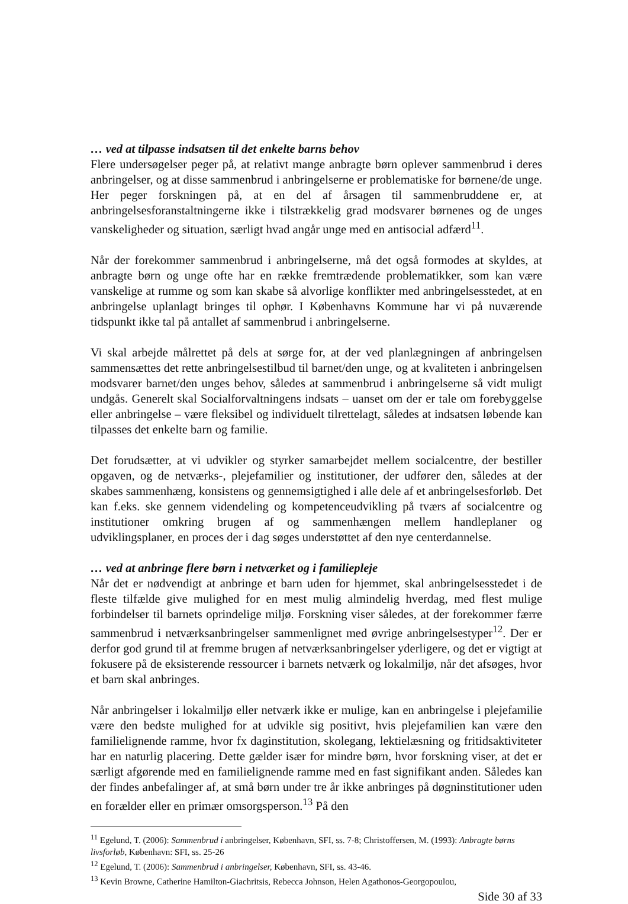… ved at tilpasse indsatsen til det enkelte barns behov
Flere undersøgelser peger på, at relativt mange anbragte børn oplever sammenbrud i deres anbringelser, og at disse sammenbrud i anbringelserne er problematiske for børnene/de unge. Her peger forskningen på, at en del af årsagen til sammenbruddene er, at anbringelsesforanstaltningerne ikke i tilstrækkelig grad modsvarer børnenes og de unges vanskeligheder og situation, særligt hvad angår unge med en antisocial adfærd<sup>11</sup>.
Når der forekommer sammenbrud i anbringelserne, må det også formodes at skyldes, at anbragte børn og unge ofte har en række fremtrædende problematikker, som kan være vanskelige at rumme og som kan skabe så alvorlige konflikter med anbringelsesstedet, at en anbringelse uplanlagt bringes til ophør. I Københavns Kommune har vi på nuværende tidspunkt ikke tal på antallet af sammenbrud i anbringelserne.
Vi skal arbejde målrettet på dels at sørge for, at der ved planlægningen af anbringelsen sammensættes det rette anbringelsestilbud til barnet/den unge, og at kvaliteten i anbringelsen modsvarer barnet/den unges behov, således at sammenbrud i anbringelserne så vidt muligt undgås. Generelt skal Socialforvaltningens indsats – uanset om der er tale om forebyggelse eller anbringelse – være fleksibel og individuelt tilrettelagt, således at indsatsen løbende kan tilpasses det enkelte barn og familie.
Det forudsætter, at vi udvikler og styrker samarbejdet mellem socialcentre, der bestiller opgaven, og de netværks-, plejefamilier og institutioner, der udfører den, således at der skabes sammenhæng, konsistens og gennemsigtighed i alle dele af et anbringelsesforløb. Det kan f.eks. ske gennem videndeling og kompetenceudvikling på tværs af socialcentre og institutioner omkring brugen af og sammenhængen mellem handleplaner og udviklingsplaner, en proces der i dag søges understøttet af den nye centerdannelse.
… ved at anbringe flere børn i netværket og i familiepleje
Når det er nødvendigt at anbringe et barn uden for hjemmet, skal anbringelsesstedet i de fleste tilfælde give mulighed for en mest mulig almindelig hverdag, med flest mulige forbindelser til barnets oprindelige miljø. Forskning viser således, at der forekommer færre sammenbrud i netværksanbringelser sammenlignet med øvrige anbringelsestyper<sup>12</sup>. Der er derfor god grund til at fremme brugen af netværksanbringelser yderligere, og det er vigtigt at fokusere på de eksisterende ressourcer i barnets netværk og lokalmiljø, når det afsøges, hvor et barn skal anbringes.
Når anbringelser i lokalmiljø eller netværk ikke er mulige, kan en anbringelse i plejefamilie være den bedste mulighed for at udvikle sig positivt, hvis plejefamilien kan være den familielignende ramme, hvor fx daginstitution, skolegang, lektielæsning og fritidsaktiviteter har en naturlig placering. Dette gælder især for mindre børn, hvor forskning viser, at det er særligt afgørende med en familielignende ramme med en fast signifikant anden. Således kan der findes anbefalinger af, at små børn under tre år ikke anbringes på døgninstitutioner uden en forælder eller en primær omsorgsperson.<sup>13</sup> På den
<sup>11</sup> Egelund, T. (2006): Sammenbrud i anbringelser, København, SFI, ss. 7-8; Christoffersen, M. (1993): Anbragte børns livsforløb, København: SFI, ss. 25-26
<sup>12</sup> Egelund, T. (2006): Sammenbrud i anbringelser, København, SFI, ss. 43-46.
<sup>13</sup> Kevin Browne, Catherine Hamilton-Giachritsis, Rebecca Johnson, Helen Agathonos-Georgopoulou,
Side 30 af 33